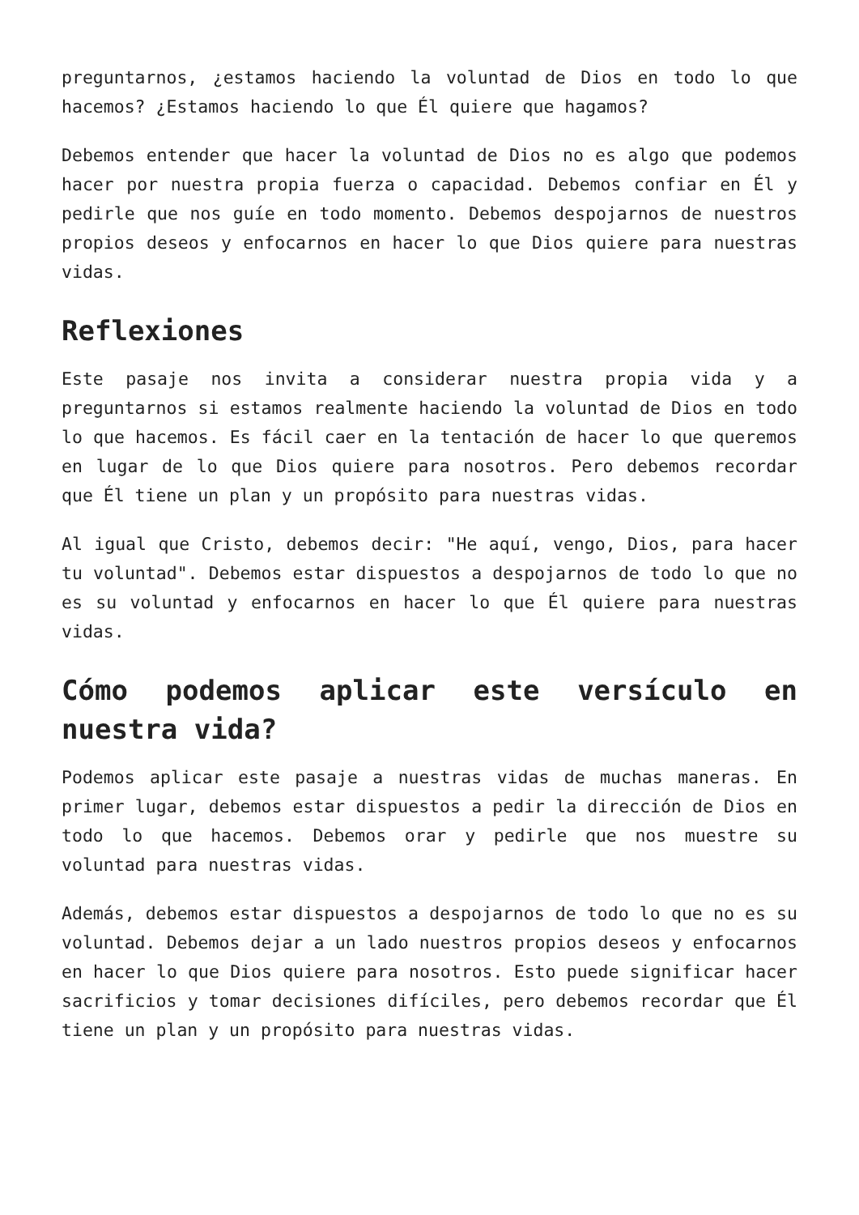preguntarnos, ¿estamos haciendo la voluntad de Dios en todo lo que hacemos? ¿Estamos haciendo lo que Él quiere que hagamos?
Debemos entender que hacer la voluntad de Dios no es algo que podemos hacer por nuestra propia fuerza o capacidad. Debemos confiar en Él y pedirle que nos guíe en todo momento. Debemos despojarnos de nuestros propios deseos y enfocarnos en hacer lo que Dios quiere para nuestras vidas.
Reflexiones
Este pasaje nos invita a considerar nuestra propia vida y a preguntarnos si estamos realmente haciendo la voluntad de Dios en todo lo que hacemos. Es fácil caer en la tentación de hacer lo que queremos en lugar de lo que Dios quiere para nosotros. Pero debemos recordar que Él tiene un plan y un propósito para nuestras vidas.
Al igual que Cristo, debemos decir: "He aquí, vengo, Dios, para hacer tu voluntad". Debemos estar dispuestos a despojarnos de todo lo que no es su voluntad y enfocarnos en hacer lo que Él quiere para nuestras vidas.
Cómo podemos aplicar este versículo en nuestra vida?
Podemos aplicar este pasaje a nuestras vidas de muchas maneras. En primer lugar, debemos estar dispuestos a pedir la dirección de Dios en todo lo que hacemos. Debemos orar y pedirle que nos muestre su voluntad para nuestras vidas.
Además, debemos estar dispuestos a despojarnos de todo lo que no es su voluntad. Debemos dejar a un lado nuestros propios deseos y enfocarnos en hacer lo que Dios quiere para nosotros. Esto puede significar hacer sacrificios y tomar decisiones difíciles, pero debemos recordar que Él tiene un plan y un propósito para nuestras vidas.